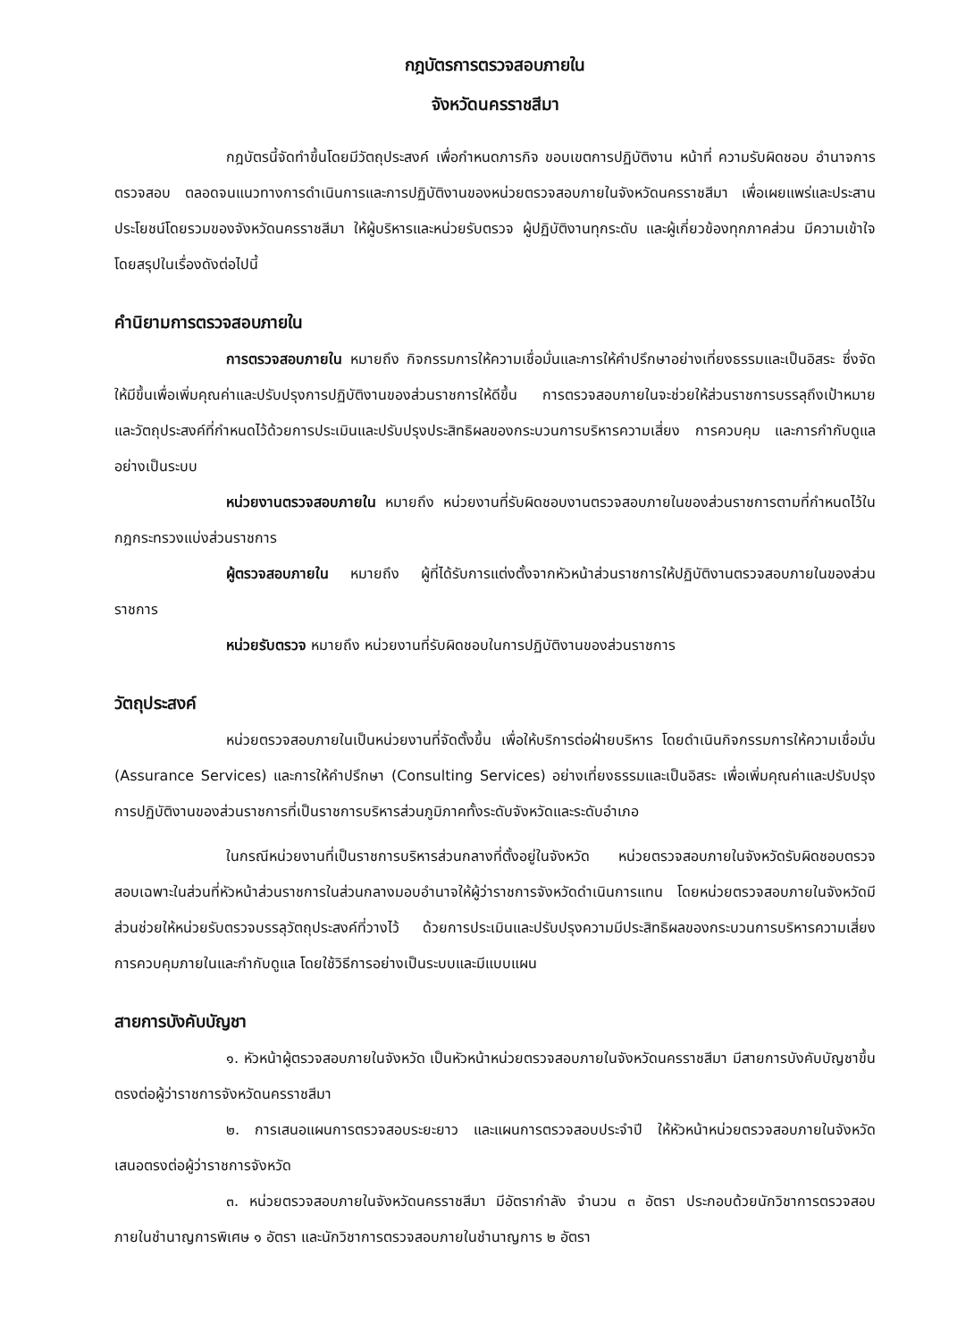กฎบัตรการตรวจสอบภายใน
จังหวัดนครราชสีมา
กฎบัตรนี้จัดทำขึ้นโดยมีวัตถุประสงค์ เพื่อกำหนดภารกิจ ขอบเขตการปฏิบัติงาน หน้าที่ ความรับผิดชอบ อำนาจการตรวจสอบ ตลอดจนแนวทางการดำเนินการและการปฏิบัติงานของหน่วยตรวจสอบภายในจังหวัดนครราชสีมา เพื่อเผยแพร่และประสานประโยชน์โดยรวมของจังหวัดนครราชสีมา ให้ผู้บริหารและหน่วยรับตรวจ ผู้ปฏิบัติงานทุกระดับ และผู้เกี่ยวข้องทุกภาคส่วน มีความเข้าใจ โดยสรุปในเรื่องดังต่อไปนี้
คำนิยามการตรวจสอบภายใน
การตรวจสอบภายใน หมายถึง กิจกรรมการให้ความเชื่อมั่นและการให้คำปรึกษาอย่างเที่ยงธรรมและเป็นอิสระ ซึ่งจัดให้มีขึ้นเพื่อเพิ่มคุณค่าและปรับปรุงการปฏิบัติงานของส่วนราชการให้ดีขึ้น การตรวจสอบภายในจะช่วยให้ส่วนราชการบรรลุถึงเป้าหมายและวัตถุประสงค์ที่กำหนดไว้ด้วยการประเมินและปรับปรุงประสิทธิผลของกระบวนการบริหารความเสี่ยง การควบคุม และการกำกับดูแลอย่างเป็นระบบ
หน่วยงานตรวจสอบภายใน หมายถึง หน่วยงานที่รับผิดชอบงานตรวจสอบภายในของส่วนราชการตามที่กำหนดไว้ในกฎกระทรวงแบ่งส่วนราชการ
ผู้ตรวจสอบภายใน หมายถึง ผู้ที่ได้รับการแต่งตั้งจากหัวหน้าส่วนราชการให้ปฏิบัติงานตรวจสอบภายในของส่วนราชการ
หน่วยรับตรวจ หมายถึง หน่วยงานที่รับผิดชอบในการปฏิบัติงานของส่วนราชการ
วัตถุประสงค์
หน่วยตรวจสอบภายในเป็นหน่วยงานที่จัดตั้งขึ้น เพื่อให้บริการต่อฝ่ายบริหาร โดยดำเนินกิจกรรมการให้ความเชื่อมั่น (Assurance Services) และการให้คำปรึกษา (Consulting Services) อย่างเที่ยงธรรมและเป็นอิสระ เพื่อเพิ่มคุณค่าและปรับปรุงการปฏิบัติงานของส่วนราชการที่เป็นราชการบริหารส่วนภูมิภาคทั้งระดับจังหวัดและระดับอำเภอ
ในกรณีหน่วยงานที่เป็นราชการบริหารส่วนกลางที่ตั้งอยู่ในจังหวัด หน่วยตรวจสอบภายในจังหวัดรับผิดชอบตรวจสอบเฉพาะในส่วนที่หัวหน้าส่วนราชการในส่วนกลางมอบอำนาจให้ผู้ว่าราชการจังหวัดดำเนินการแทน โดยหน่วยตรวจสอบภายในจังหวัดมีส่วนช่วยให้หน่วยรับตรวจบรรลุวัตถุประสงค์ที่วางไว้ ด้วยการประเมินและปรับปรุงความมีประสิทธิผลของกระบวนการบริหารความเสี่ยง การควบคุมภายในและกำกับดูแล โดยใช้วิธีการอย่างเป็นระบบและมีแบบแผน
สายการบังคับบัญชา
๑. หัวหน้าผู้ตรวจสอบภายในจังหวัด เป็นหัวหน้าหน่วยตรวจสอบภายในจังหวัดนครราชสีมา มีสายการบังคับบัญชาขึ้นตรงต่อผู้ว่าราชการจังหวัดนครราชสีมา
๒. การเสนอแผนการตรวจสอบระยะยาว และแผนการตรวจสอบประจำปี ให้หัวหน้าหน่วยตรวจสอบภายในจังหวัด เสนอตรงต่อผู้ว่าราชการจังหวัด
๓. หน่วยตรวจสอบภายในจังหวัดนครราชสีมา มีอัตรากำลัง จำนวน ๓ อัตรา ประกอบด้วยนักวิชาการตรวจสอบภายในชำนาญการพิเศษ ๑ อัตรา และนักวิชาการตรวจสอบภายในชำนาญการ ๒ อัตรา